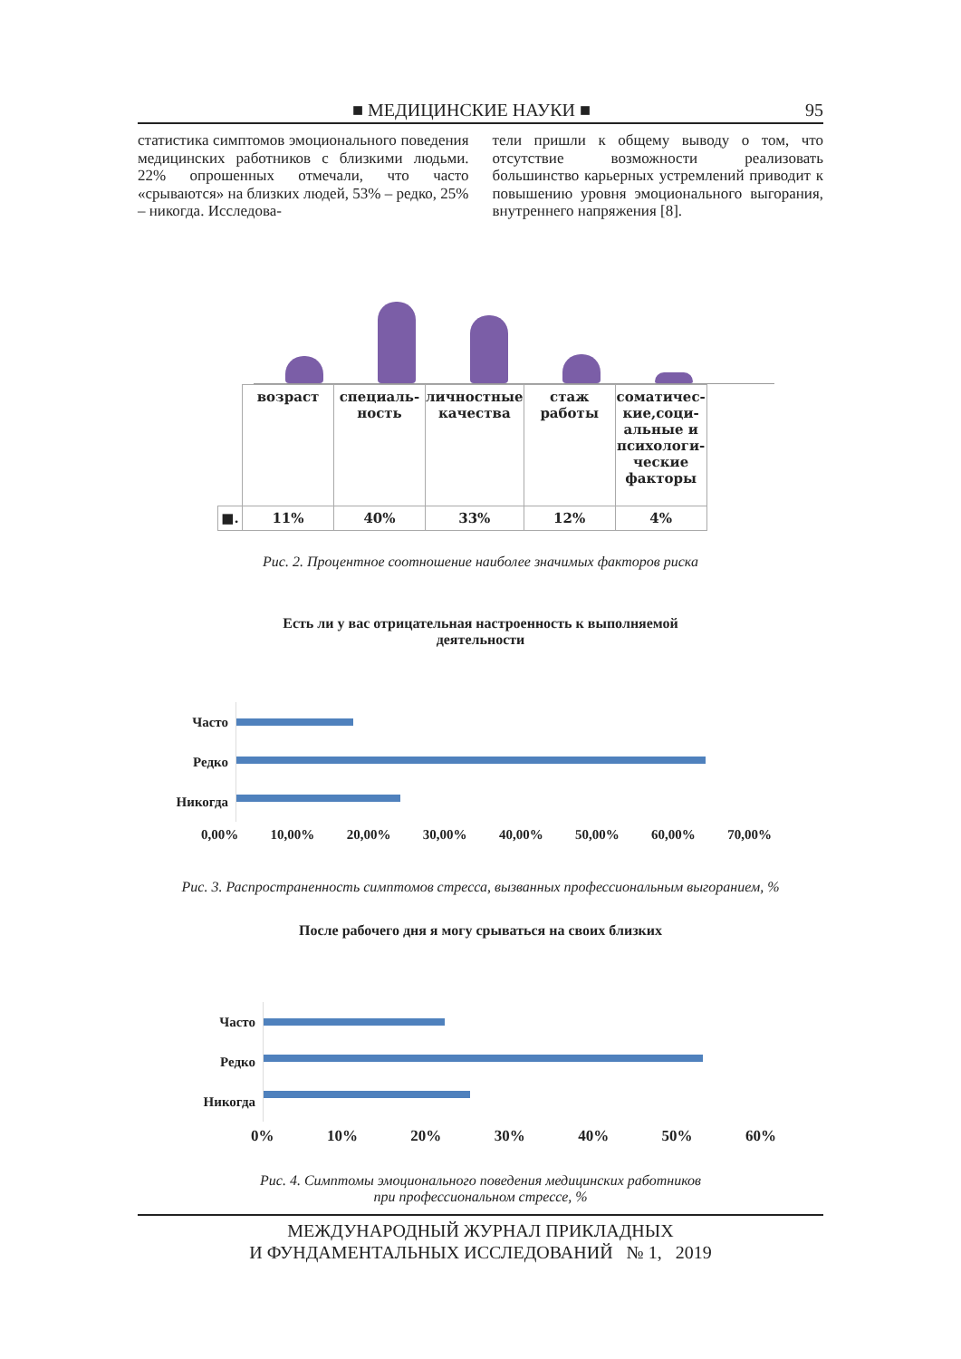■ МЕДИЦИНСКИЕ НАУКИ ■ 95
статистика симптомов эмоционального поведения медицинских работников с близкими людьми. 22% опрошенных отмечали, что часто «срываются» на близких людей, 53% – редко, 25% – никогда. Исследова-
тели пришли к общему выводу о том, что отсутствие возможности реализовать большинство карьерных устремлений приводит к повышению уровня эмоционального выгорания, внутреннего напряжения [8].
| | возраст | специаль-ность | личностные качества | стаж работы | соматичес-кие,соци-альные и психологи-ческие факторы |
| ■. | 11% | 40% | 33% | 12% | 4% |
Рис. 2. Процентное соотношение наиболее значимых факторов риска
Есть ли у вас отрицательная настроенность к выполняемой
деятельности
Часто
Редко
Никогда
0,00% 10,00% 20,00% 30,00% 40,00% 50,00% 60,00% 70,00%
Рис. 3. Распространенность симптомов стресса, вызванных профессиональным выгоранием, %
После рабочего дня я могу срываться на своих близких
Часто
Редко
Никогда
0% 10% 20% 30% 40% 50% 60%
Рис. 4. Симптомы эмоционального поведения медицинских работников
при профессиональном стрессе, %
МЕЖДУНАРОДНЫЙ ЖУРНАЛ ПРИКЛАДНЫХ
И ФУНДАМЕНТАЛЬНЫХ ИССЛЕДОВАНИЙ № 1, 2019